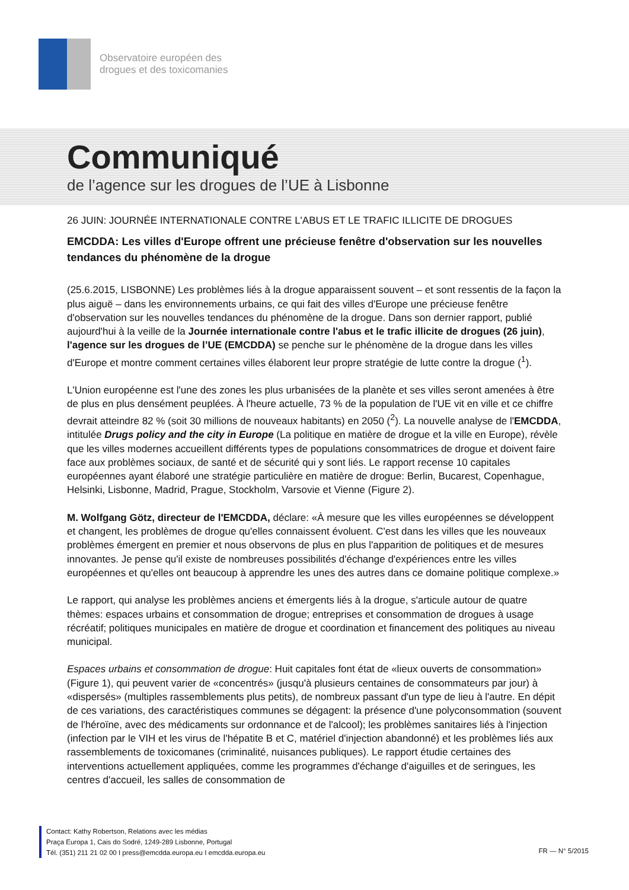Observatoire européen des
drogues et des toxicomanies
Communiqué
de l’agence sur les drogues de l’UE à Lisbonne
26 JUIN: JOURNÉE INTERNATIONALE CONTRE L'ABUS ET LE TRAFIC ILLICITE DE DROGUES
EMCDDA: Les villes d'Europe offrent une précieuse fenêtre d'observation sur les nouvelles tendances du phénomène de la drogue
(25.6.2015, LISBONNE) Les problèmes liés à la drogue apparaissent souvent – et sont ressentis de la façon la plus aiguë – dans les environnements urbains, ce qui fait des villes d'Europe une précieuse fenêtre d'observation sur les nouvelles tendances du phénomène de la drogue. Dans son dernier rapport, publié aujourd'hui à la veille de la Journée internationale contre l'abus et le trafic illicite de drogues (26 juin), l'agence sur les drogues de l’UE (EMCDDA) se penche sur le phénomène de la drogue dans les villes d'Europe et montre comment certaines villes élaborent leur propre stratégie de lutte contre la drogue (<sup>1</sup>).
L'Union européenne est l'une des zones les plus urbanisées de la planète et ses villes seront amenées à être de plus en plus densément peuplées. À l'heure actuelle, 73 % de la population de l'UE vit en ville et ce chiffre devrait atteindre 82 % (soit 30 millions de nouveaux habitants) en 2050 (<sup>2</sup>). La nouvelle analyse de l'EMCDDA, intitulée Drugs policy and the city in Europe (La politique en matière de drogue et la ville en Europe), révèle que les villes modernes accueillent différents types de populations consommatrices de drogue et doivent faire face aux problèmes sociaux, de santé et de sécurité qui y sont liés. Le rapport recense 10 capitales européennes ayant élaboré une stratégie particulière en matière de drogue: Berlin, Bucarest, Copenhague, Helsinki, Lisbonne, Madrid, Prague, Stockholm, Varsovie et Vienne (Figure 2).
M. Wolfgang Götz, directeur de l'EMCDDA, déclare: «À mesure que les villes européennes se développent et changent, les problèmes de drogue qu'elles connaissent évoluent. C'est dans les villes que les nouveaux problèmes émergent en premier et nous observons de plus en plus l'apparition de politiques et de mesures innovantes. Je pense qu'il existe de nombreuses possibilités d'échange d'expériences entre les villes européennes et qu'elles ont beaucoup à apprendre les unes des autres dans ce domaine politique complexe.»
Le rapport, qui analyse les problèmes anciens et émergents liés à la drogue, s'articule autour de quatre thèmes: espaces urbains et consommation de drogue; entreprises et consommation de drogues à usage récréatif; politiques municipales en matière de drogue et coordination et financement des politiques au niveau municipal.
Espaces urbains et consommation de drogue: Huit capitales font état de «lieux ouverts de consommation» (Figure 1), qui peuvent varier de «concentrés» (jusqu'à plusieurs centaines de consommateurs par jour) à «dispersés» (multiples rassemblements plus petits), de nombreux passant d'un type de lieu à l'autre. En dépit de ces variations, des caractéristiques communes se dégagent: la présence d'une polyconsommation (souvent de l'héroïne, avec des médicaments sur ordonnance et de l'alcool); les problèmes sanitaires liés à l'injection (infection par le VIH et les virus de l'hépatite B et C, matériel d'injection abandonné) et les problèmes liés aux rassemblements de toxicomanes (criminalité, nuisances publiques). Le rapport étudie certaines des interventions actuellement appliquées, comme les programmes d'échange d'aiguilles et de seringues, les centres d'accueil, les salles de consommation de
Contact: Kathy Robertson, Relations avec les médias
Praça Europa 1, Cais do Sodré, 1249-289 Lisbonne, Portugal
Tél. (351) 211 21 02 00 I press@emcdda.europa.eu I emcdda.europa.eu
FR — N° 5/2015